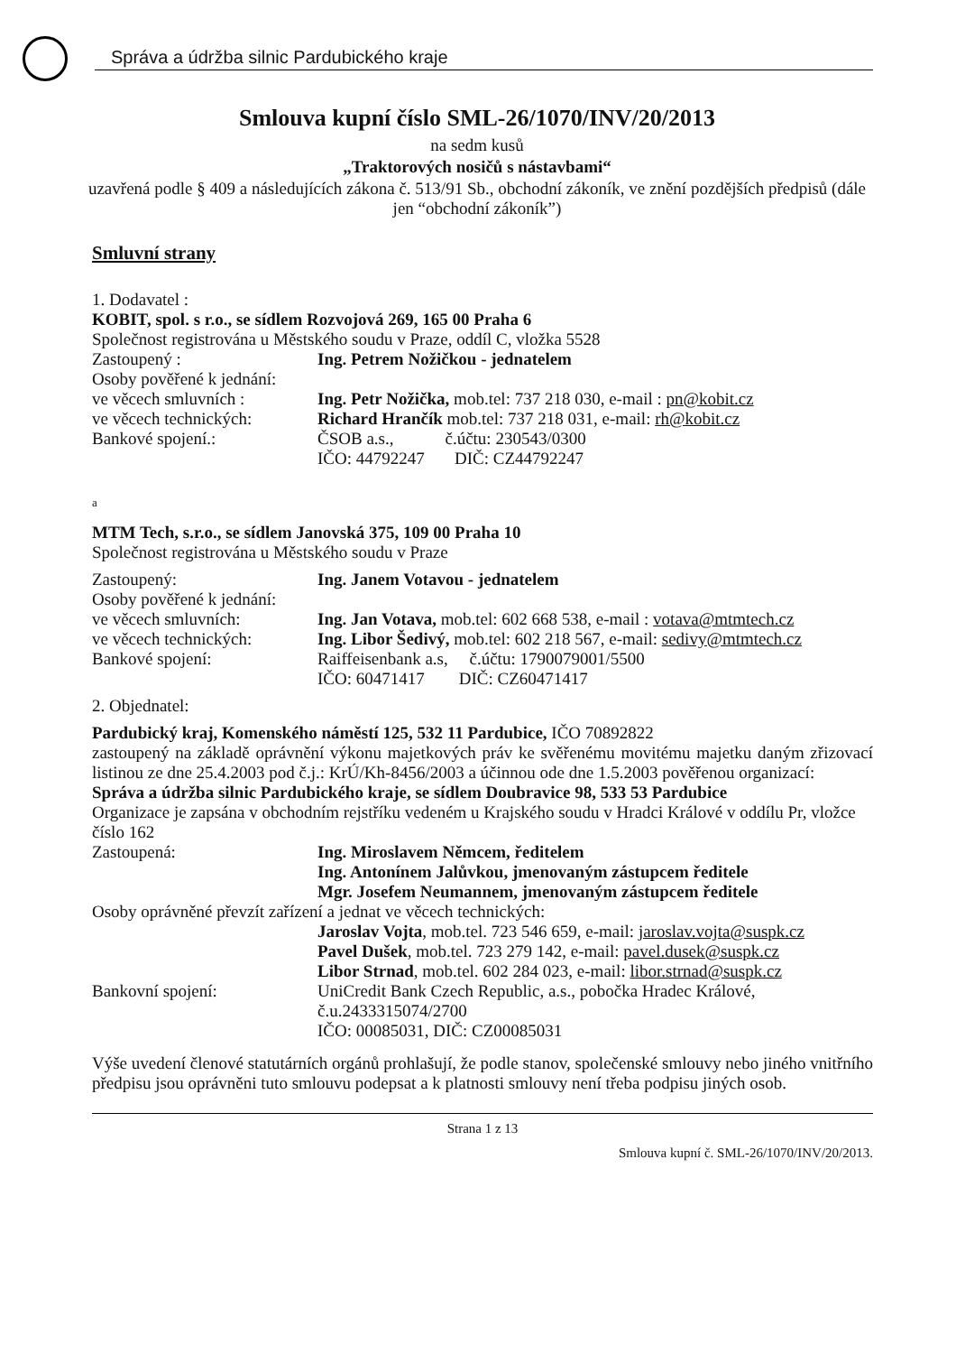Správa a údržba silnic Pardubického kraje
Smlouva kupní číslo SML-26/1070/INV/20/2013
na sedm kusů
„Traktorových nosičů s nástavbami“
uzavřená podle § 409 a následujících zákona č. 513/91 Sb., obchodní zákoník, ve znění pozdějších předpisů (dále jen “obchodní zákoník”)
Smluvní strany
1. Dodavatel :
KOBIT, spol. s r.o., se sídlem Rozvojová 269, 165 00 Praha 6
Společnost registrována u Městského soudu v Praze, oddíl C, vložka 5528
Zastoupený : Ing. Petrem Nožičkou - jednatelem
Osoby pověřené k jednání:
ve věcech smluvních : Ing. Petr Nožička, mob.tel: 737 218 030, e-mail : pn@kobit.cz
ve věcech technických: Richard Hrančík mob.tel: 737 218 031, e-mail: rh@kobit.cz
Bankové spojení.: ČSOB a.s., č.účtu: 230543/0300
IČO: 44792247 DIČ: CZ44792247
a
MTM Tech, s.r.o., se sídlem Janovská 375, 109 00 Praha 10
Společnost registrována u Městského soudu v Praze
Zastoupený: Ing. Janem Votavou - jednatelem
Osoby pověřené k jednání:
ve věcech smluvních: Ing. Jan Votava, mob.tel: 602 668 538, e-mail : votava@mtmtech.cz
ve věcech technických: Ing. Libor Šedivý, mob.tel: 602 218 567, e-mail: sedivy@mtmtech.cz
Bankové spojení: Raiffeisenbank a.s, č.účtu: 1790079001/5500
IČO: 60471417 DIČ: CZ60471417
2. Objednatel:
Pardubický kraj, Komenského náměstí 125, 532 11 Pardubice, IČO 70892822
zastoupený na základě oprávnění výkonu majetkových práv ke svěřenému movitému majetku daným zřizovací listinou ze dne 25.4.2003 pod č.j.: KrÚ/Kh-8456/2003 a účinnou ode dne 1.5.2003 pověřenou organizací:
Správa a údržba silnic Pardubického kraje, se sídlem Doubravice 98, 533 53 Pardubice
Organizace je zapsána v obchodním rejstříku vedeném u Krajského soudu v Hradci Králové v oddílu Pr, vložce číslo 162
Zastoupená: Ing. Miroslavem Němcem, ředitelem
Ing. Antonínem Jalůvkou, jmenovaným zástupcem ředitele
Mgr. Josefem Neumannem, jmenovaným zástupcem ředitele
Osoby oprávněné převzít zařízení a jednat ve věcech technických:
Jaroslav Vojta, mob.tel. 723 546 659, e-mail: jaroslav.vojta@suspk.cz
Pavel Dušek, mob.tel. 723 279 142, e-mail: pavel.dusek@suspk.cz
Libor Strnad, mob.tel. 602 284 023, e-mail: libor.strnad@suspk.cz
Bankovní spojení: UniCredit Bank Czech Republic, a.s., pobočka Hradec Králové, č.u.2433315074/2700
IČO: 00085031, DIČ: CZ00085031
Výše uvedení členové statutárních orgánů prohlašují, že podle stanov, společenské smlouvy nebo jiného vnitřního předpisu jsou oprávněni tuto smlouvu podepsat a k platnosti smlouvy není třeba podpisu jiných osob.
Strana 1 z 13
Smlouva kupní č. SML-26/1070/INV/20/2013.